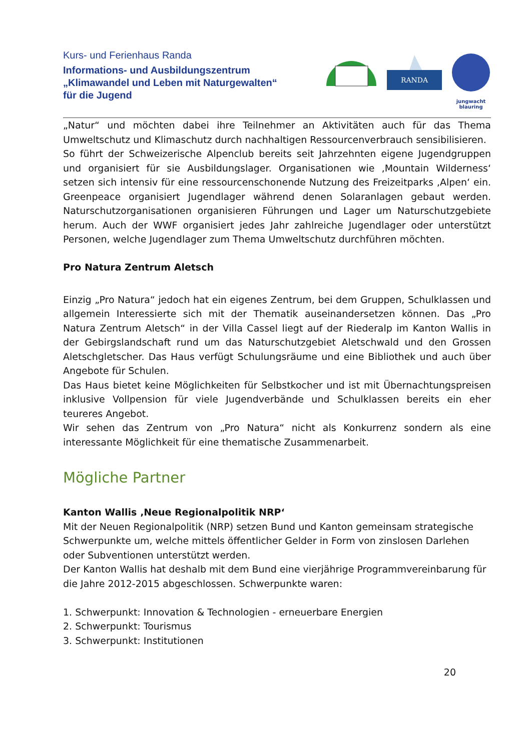Kurs- und Ferienhaus Randa
Informations- und Ausbildungszentrum
„Klimawandel und Leben mit Naturgewalten“
für die Jugend
RANDA
jungwacht
blauring
„Natur“ und möchten dabei ihre Teilnehmer an Aktivitäten auch für das Thema Umweltschutz und Klimaschutz durch nachhaltigen Ressourcenverbrauch sensibilisieren.
So führt der Schweizerische Alpenclub bereits seit Jahrzehnten eigene Jugendgruppen und organisiert für sie Ausbildungslager. Organisationen wie ‚Mountain Wilderness‘ setzen sich intensiv für eine ressourcenschonende Nutzung des Freizeitparks ‚Alpen‘ ein. Greenpeace organisiert Jugendlager während denen Solaranlagen gebaut werden. Naturschutzorganisationen organisieren Führungen und Lager um Naturschutzgebiete herum. Auch der WWF organisiert jedes Jahr zahlreiche Jugendlager oder unterstützt Personen, welche Jugendlager zum Thema Umweltschutz durchführen möchten.
Pro Natura Zentrum Aletsch
Einzig „Pro Natura“ jedoch hat ein eigenes Zentrum, bei dem Gruppen, Schulklassen und allgemein Interessierte sich mit der Thematik auseinandersetzen können. Das „Pro Natura Zentrum Aletsch“ in der Villa Cassel liegt auf der Riederalp im Kanton Wallis in der Gebirgslandschaft rund um das Naturschutzgebiet Aletschwald und den Grossen Aletschgletscher. Das Haus verfügt Schulungsräume und eine Bibliothek und auch über Angebote für Schulen.
Das Haus bietet keine Möglichkeiten für Selbstkocher und ist mit Übernachtungspreisen inklusive Vollpension für viele Jugendverbände und Schulklassen bereits ein eher teureres Angebot.
Wir sehen das Zentrum von „Pro Natura“ nicht als Konkurrenz sondern als eine interessante Möglichkeit für eine thematische Zusammenarbeit.
Mögliche Partner
Kanton Wallis ‚Neue Regionalpolitik NRP‘
Mit der Neuen Regionalpolitik (NRP) setzen Bund und Kanton gemeinsam strategische Schwerpunkte um, welche mittels öffentlicher Gelder in Form von zinslosen Darlehen oder Subventionen unterstützt werden.
Der Kanton Wallis hat deshalb mit dem Bund eine vierjährige Programmvereinbarung für die Jahre 2012-2015 abgeschlossen. Schwerpunkte waren:
1. Schwerpunkt: Innovation & Technologien - erneuerbare Energien
2. Schwerpunkt: Tourismus
3. Schwerpunkt: Institutionen
20